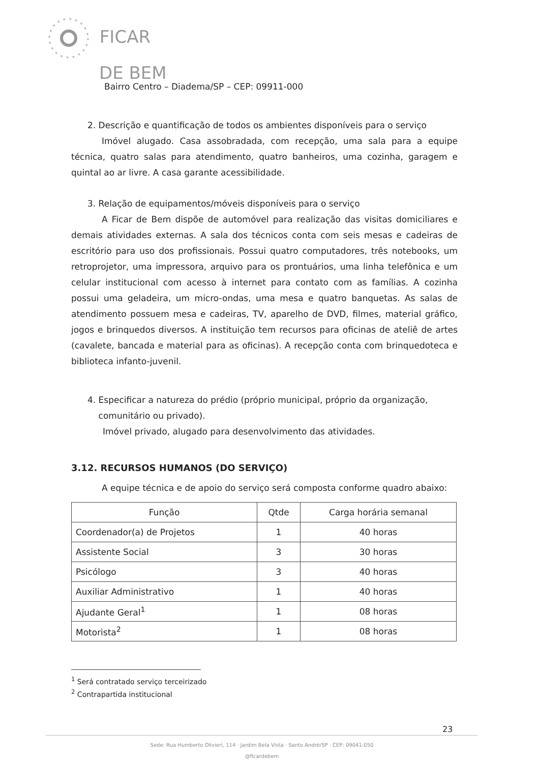FICAR
DE BEM
Bairro Centro – Diadema/SP – CEP: 09911-000
2. Descrição e quantificação de todos os ambientes disponíveis para o serviço
Imóvel alugado. Casa assobradada, com recepção, uma sala para a equipe técnica, quatro salas para atendimento, quatro banheiros, uma cozinha, garagem e quintal ao ar livre. A casa garante acessibilidade.
3. Relação de equipamentos/móveis disponíveis para o serviço
A Ficar de Bem dispõe de automóvel para realização das visitas domiciliares e demais atividades externas. A sala dos técnicos conta com seis mesas e cadeiras de escritório para uso dos profissionais. Possui quatro computadores, três notebooks, um retroprojetor, uma impressora, arquivo para os prontuários, uma linha telefônica e um celular institucional com acesso à internet para contato com as famílias. A cozinha possui uma geladeira, um micro-ondas, uma mesa e quatro banquetas. As salas de atendimento possuem mesa e cadeiras, TV, aparelho de DVD, filmes, material gráfico, jogos e brinquedos diversos. A instituição tem recursos para oficinas de ateliê de artes (cavalete, bancada e material para as oficinas). A recepção conta com brinquedoteca e biblioteca infanto-juvenil.
4. Especificar a natureza do prédio (próprio municipal, próprio da organização,
comunitário ou privado).
Imóvel privado, alugado para desenvolvimento das atividades.
3.12. RECURSOS HUMANOS (DO SERVIÇO)
A equipe técnica e de apoio do serviço será composta conforme quadro abaixo:
| Função | Qtde | Carga horária semanal |
| --- | --- | --- |
| Coordenador(a) de Projetos | 1 | 40 horas |
| Assistente Social | 3 | 30 horas |
| Psicólogo | 3 | 40 horas |
| Auxiliar Administrativo | 1 | 40 horas |
| Ajudante Geral<sup>1</sup> | 1 | 08 horas |
| Motorista<sup>2</sup> | 1 | 08 horas |
<sup>1</sup> Será contratado serviço terceirizado
<sup>2</sup> Contrapartida institucional
23
Sede: Rua Humberto Olivieri, 114 · Jardim Bela Vista · Santo André/SP · CEP: 09041-050
@ficardebem